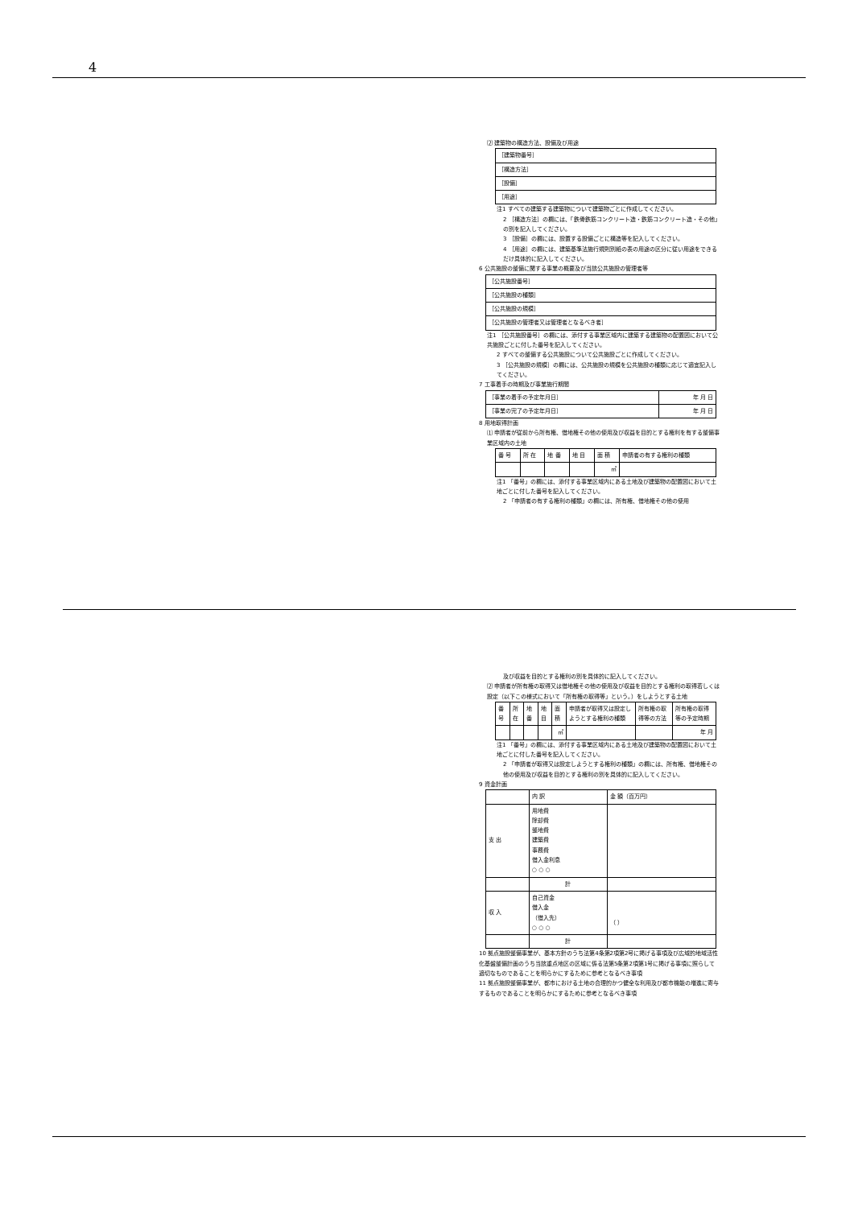4
⑵ 建築物の構造方法、設備及び用途
| ［建築物番号］ |
| ［構造方法］ |
| ［設備］ |
| ［用途］ |
注1 すべての建築する建築物について建築物ごとに作成してください。
2 ［構造方法］の欄には、「鉄骨鉄筋コンクリート造・鉄筋コンクリート造・その他」の別を記入してください。
3 ［設備］の欄には、設置する設備ごとに構造等を記入してください。
4 ［用途］の欄には、建築基準法施行規則別紙の表の用途の区分に従い用途をできるだけ具体的に記入してください。
6 公共施設の整備に関する事業の概要及び当該公共施設の管理者等
| ［公共施設番号］ |
| ［公共施設の種類］ |
| ［公共施設の規模］ |
| ［公共施設の管理者又は管理者となるべき者］ |
注1 ［公共施設番号］の欄には、添付する事業区域内に建築する建築物の配置図において公共施設ごとに付した番号を記入してください。
2 すべての整備する公共施設について公共施設ごとに作成してください。
3 ［公共施設の規模］の欄には、公共施設の規模を公共施設の種類に応じて適宜記入してください。
7 工事着手の時期及び事業施行期間
| ［事業の着手の予定年月日］ | 年 月 日 |
| ［事業の完了の予定年月日］ | 年 月 日 |
8 用地取得計画
⑴ 申請者が従前から所有権、借地権その他の使用及び収益を目的とする権利を有する整備事業区域内の土地
| 番 号 | 所 在 | 地 番 | 地 目 | 面 積 | 申請者の有する権利の種類 |
| --- | --- | --- | --- | --- | --- |
| | | | | ㎡ | |
注1 「番号」の欄には、添付する事業区域内にある土地及び建築物の配置図において土地ごとに付した番号を記入してください。
2 「申請者の有する権利の種類」の欄には、所有権、借地権その他の使用
及び収益を目的とする権利の別を具体的に記入してください。
⑵ 申請者が所有権の取得又は借地権その他の使用及び収益を目的とする権利の取得若しくは設定（以下この様式において「所有権の取得等」という。）をしようとする土地
| 番号 | 所在 | 地番 | 地目 | 面積 | 申請者が取得又は設定しようとする権利の種類 | 所有権の取得等の方法 | 所有権の取得等の予定時期 |
| --- | --- | --- | --- | --- | --- | --- | --- |
| | | | | ㎡ | | | 年 月 |
注1 「番号」の欄には、添付する事業区域内にある土地及び建築物の配置図において土地ごとに付した番号を記入してください。
2 「申請者が取得又は設定しようとする権利の種類」の欄には、所有権、借地権その他の使用及び収益を目的とする権利の別を具体的に記入してください。
9 資金計画
| | 内 訳 | 金 額（百万円） |
| --- | --- | --- |
| 支 出 | 用地費 除却費 整地費 建築費 事務費 借入金利息 ○ ○ ○ | |
| | 計 | |
| 収 入 | 自己資金 借入金 （借入先） ○ ○ ○ | （ ） |
| | 計 | |
10 拠点施設整備事業が、基本方針のうち法第4条第2項第2号に掲げる事項及び広域的地域活性化基盤整備計画のうち当該重点地区の区域に係る法第5条第2項第1号に掲げる事項に照らして適切なものであることを明らかにするために参考となるべき事項
11 拠点施設整備事業が、都市における土地の合理的かつ健全な利用及び都市機能の増進に寄与するものであることを明らかにするために参考となるべき事項